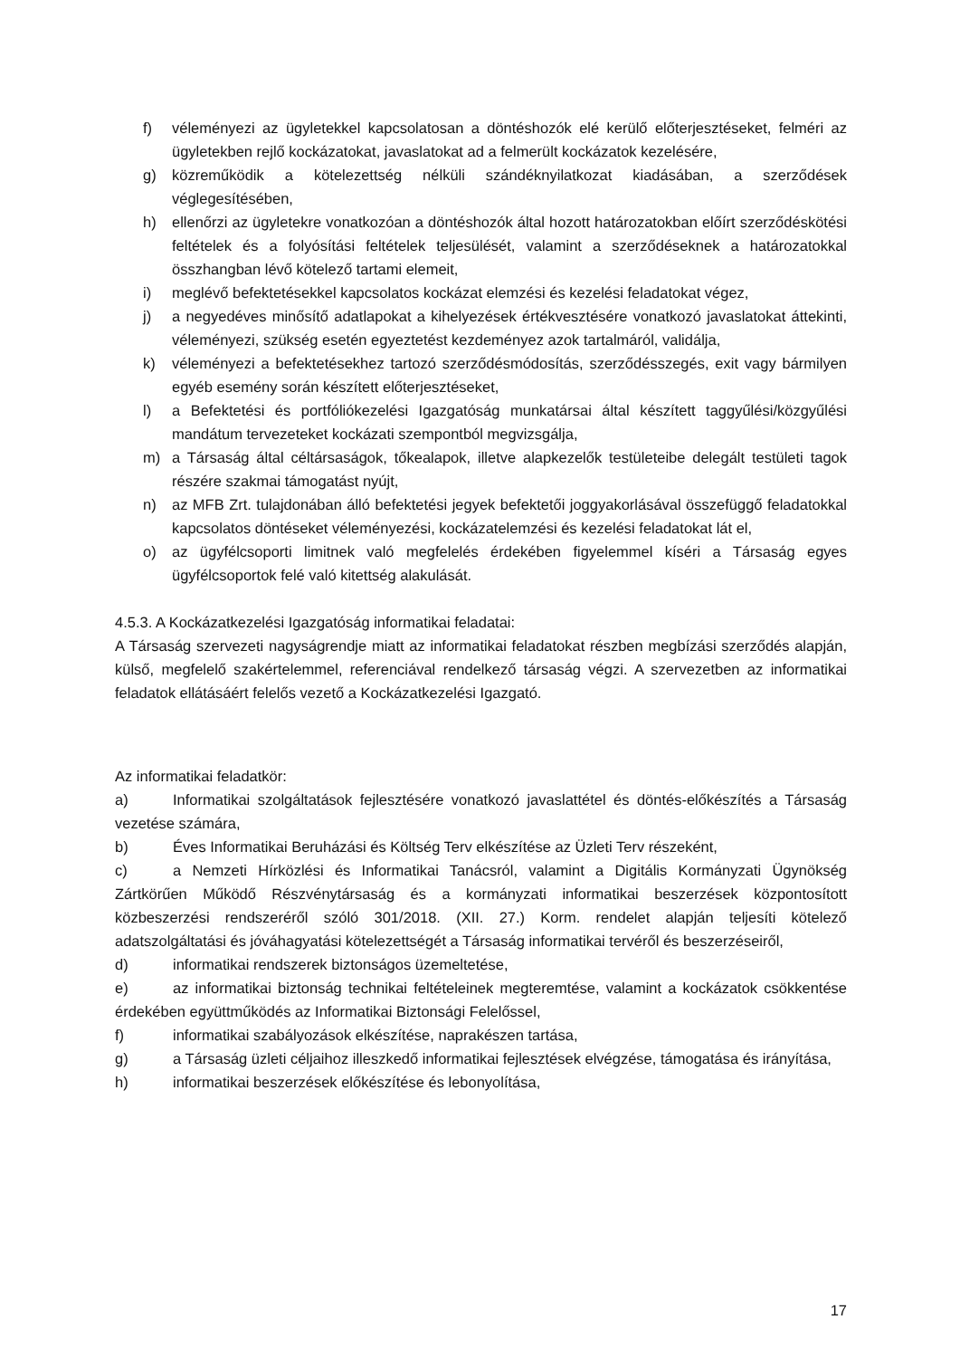f) véleményezi az ügyletekkel kapcsolatosan a döntéshozók elé kerülő előterjesztéseket, felméri az ügyletekben rejlő kockázatokat, javaslatokat ad a felmerült kockázatok kezelésére,
g) közreműködik a kötelezettség nélküli szándéknyilatkozat kiadásában, a szerződések véglegesítésében,
h) ellenőrzi az ügyletekre vonatkozóan a döntéshozók által hozott határozatokban előírt szerződéskötési feltételek és a folyósítási feltételek teljesülését, valamint a szerződéseknek a határozatokkal összhangban lévő kötelező tartami elemeit,
i) meglévő befektetésekkel kapcsolatos kockázat elemzési és kezelési feladatokat végez,
j) a negyedéves minősítő adatlapokat a kihelyezések értékvesztésére vonatkozó javaslatokat áttekinti, véleményezi, szükség esetén egyeztetést kezdeményez azok tartalmáról, validálja,
k) véleményezi a befektetésekhez tartozó szerződésmódosítás, szerződésszegés, exit vagy bármilyen egyéb esemény során készített előterjesztéseket,
l) a Befektetési és portfóliókezelési Igazgatóság munkatársai által készített taggyűlési/közgyűlési mandátum tervezeteket kockázati szempontból megvizsgálja,
m) a Társaság által céltársaságok, tőkealapok, illetve alapkezelők testületeibe delegált testületi tagok részére szakmai támogatást nyújt,
n) az MFB Zrt. tulajdonában álló befektetési jegyek befektetői joggyakorlásával összefüggő feladatokkal kapcsolatos döntéseket véleményezési, kockázatelemzési és kezelési feladatokat lát el,
o) az ügyfélcsoporti limitnek való megfelelés érdekében figyelemmel kíséri a Társaság egyes ügyfélcsoportok felé való kitettség alakulását.
4.5.3. A Kockázatkezelési Igazgatóság informatikai feladatai:
A Társaság szervezeti nagyságrendje miatt az informatikai feladatokat részben megbízási szerződés alapján, külső, megfelelő szakértelemmel, referenciával rendelkező társaság végzi. A szervezetben az informatikai feladatok ellátásáért felelős vezető a Kockázatkezelési Igazgató.
Az informatikai feladatkör:
a) Informatikai szolgáltatások fejlesztésére vonatkozó javaslattétel és döntés-előkészítés a Társaság vezetése számára,
b) Éves Informatikai Beruházási és Költség Terv elkészítése az Üzleti Terv részeként,
c) a Nemzeti Hírközlési és Informatikai Tanácsról, valamint a Digitális Kormányzati Ügynökség Zártkörűen Működő Részvénytársaság és a kormányzati informatikai beszerzések központosított közbeszerzési rendszeréről szóló 301/2018. (XII. 27.) Korm. rendelet alapján teljesíti kötelező adatszolgáltatási és jóváhagyatási kötelezettségét a Társaság informatikai tervéről és beszerzéseiről,
d) informatikai rendszerek biztonságos üzemeltetése,
e) az informatikai biztonság technikai feltételeinek megteremtése, valamint a kockázatok csökkentése érdekében együttműködés az Informatikai Biztonsági Felelőssel,
f) informatikai szabályozások elkészítése, naprakészen tartása,
g) a Társaság üzleti céljaihoz illeszkedő informatikai fejlesztések elvégzése, támogatása és irányítása,
h) informatikai beszerzések előkészítése és lebonyolítása,
17